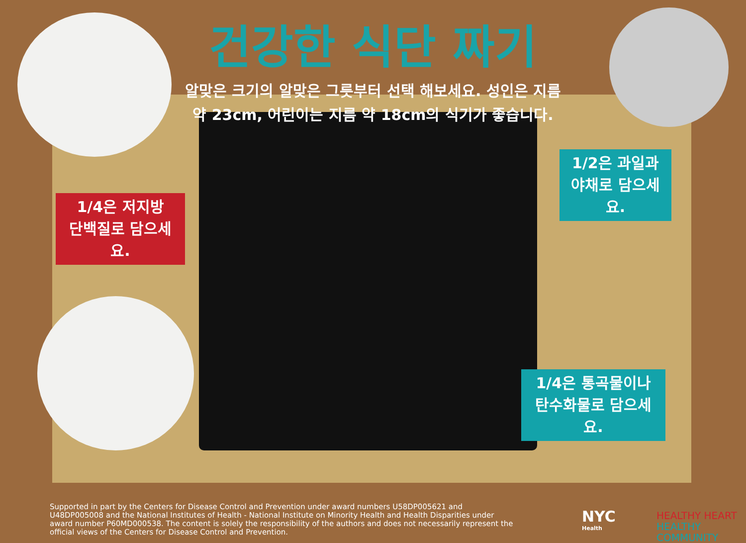건강한 식단 짜기
알맞은 크기의 알맞은 그릇부터 선택 해보세요. 성인은 지름
약 23cm, 어린이는 지름 약 18cm의 식기가 좋습니다.
1/4은 저지방
단백질로 담으세요.
1/2은 과일과
야채로 담으세요.
1/4은 통곡물이나
탄수화물로 담으세요.
Supported in part by the Centers for Disease Control and Prevention under award numbers U58DP005621 and U48DP005008 and the National Institutes of Health - National Institute on Minority Health and Health Disparities under award number P60MD000538. The content is solely the responsibility of the authors and does not necessarily represent the official views of the Centers for Disease Control and Prevention.
NYC
Health
HEALTHY HEART
HEALTHY COMMUNITY